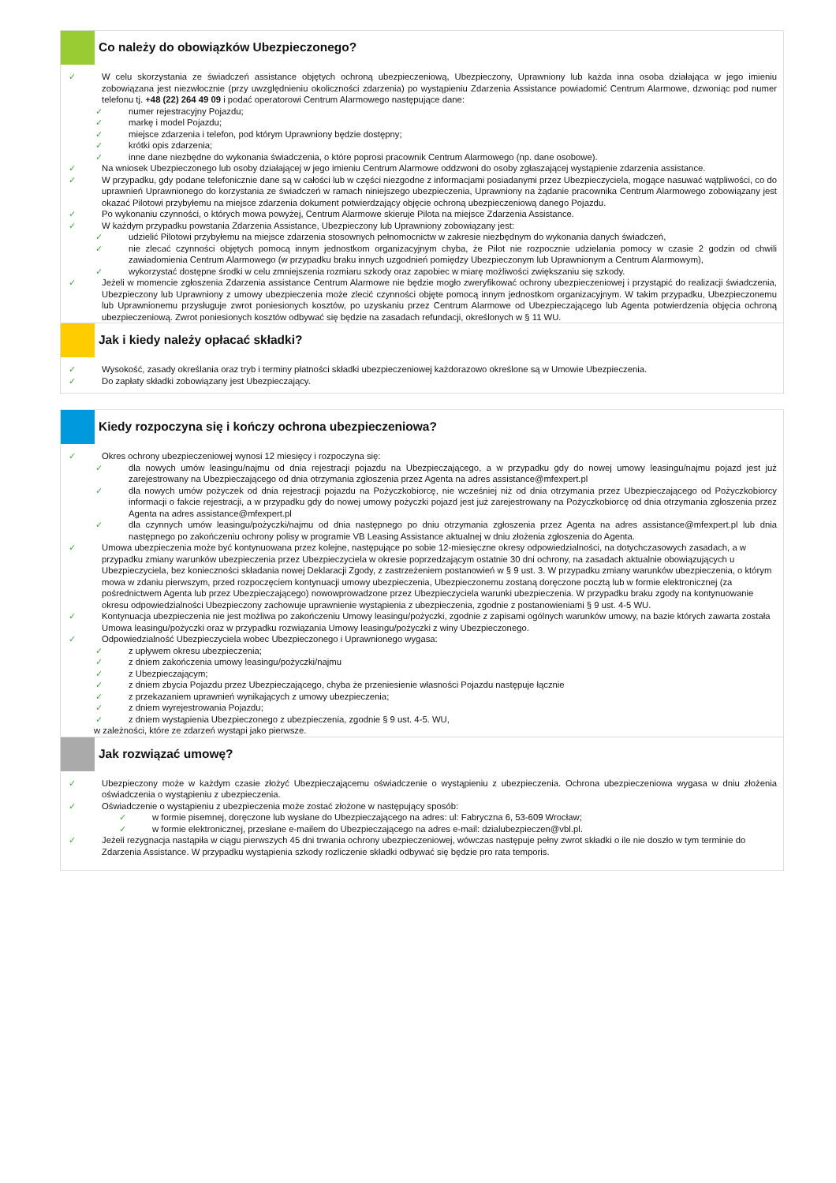Co należy do obowiązków Ubezpieczonego?
✓ W celu skorzystania ze świadczeń assistance objętych ochroną ubezpieczeniową, Ubezpieczony, Uprawniony lub każda inna osoba działająca w jego imieniu zobowiązana jest niezwłocznie (przy uwzględnieniu okoliczności zdarzenia) po wystąpieniu Zdarzenia Assistance powiadomić Centrum Alarmowe, dzwoniąc pod numer telefonu tj. +48 (22) 264 49 09 i podać operatorowi Centrum Alarmowego następujące dane:
✓ numer rejestracyjny Pojazdu;
✓ markę i model Pojazdu;
✓ miejsce zdarzenia i telefon, pod którym Uprawniony będzie dostępny;
✓ krótki opis zdarzenia;
✓ inne dane niezbędne do wykonania świadczenia, o które poprosi pracownik Centrum Alarmowego (np. dane osobowe).
✓ Na wniosek Ubezpieczonego lub osoby działającej w jego imieniu Centrum Alarmowe oddzwoni do osoby zgłaszającej wystąpienie zdarzenia assistance.
✓ W przypadku, gdy podane telefonicznie dane są w całości lub w części niezgodne z informacjami posiadanymi przez Ubezpieczyciela, mogące nasuwać wątpliwości, co do uprawnień Uprawnionego do korzystania ze świadczeń w ramach niniejszego ubezpieczenia, Uprawniony na żądanie pracownika Centrum Alarmowego zobowiązany jest okazać Pilotowi przybyłemu na miejsce zdarzenia dokument potwierdzający objęcie ochroną ubezpieczeniową danego Pojazdu.
✓ Po wykonaniu czynności, o których mowa powyżej, Centrum Alarmowe skieruje Pilota na miejsce Zdarzenia Assistance.
✓ W każdym przypadku powstania Zdarzenia Assistance, Ubezpieczony lub Uprawniony zobowiązany jest:
✓ udzielić Pilotowi przybyłemu na miejsce zdarzenia stosownych pełnomocnictw w zakresie niezbędnym do wykonania danych świadczeń,
✓ nie zlecać czynności objętych pomocą innym jednostkom organizacyjnym chyba, że Pilot nie rozpocznie udzielania pomocy w czasie 2 godzin od chwili zawiadomienia Centrum Alarmowego (w przypadku braku innych uzgodnień pomiędzy Ubezpieczonym lub Uprawnionym a Centrum Alarmowym),
✓ wykorzystać dostępne środki w celu zmniejszenia rozmiaru szkody oraz zapobiec w miarę możliwości zwiększaniu się szkody.
✓ Jeżeli w momencie zgłoszenia Zdarzenia assistance Centrum Alarmowe nie będzie mogło zweryfikować ochrony ubezpieczeniowej i przystąpić do realizacji świadczenia, Ubezpieczony lub Uprawniony z umowy ubezpieczenia może zlecić czynności objęte pomocą innym jednostkom organizacyjnym. W takim przypadku, Ubezpieczonemu lub Uprawnionemu przysługuje zwrot poniesionych kosztów, po uzyskaniu przez Centrum Alarmowe od Ubezpieczającego lub Agenta potwierdzenia objęcia ochroną ubezpieczeniową. Zwrot poniesionych kosztów odbywać się będzie na zasadach refundacji, określonych w § 11 WU.
Jak i kiedy należy opłacać składki?
✓ Wysokość, zasady określania oraz tryb i terminy płatności składki ubezpieczeniowej każdorazowo określone są w Umowie Ubezpieczenia.
✓ Do zapłaty składki zobowiązany jest Ubezpieczający.
Kiedy rozpoczyna się i kończy ochrona ubezpieczeniowa?
✓ Okres ochrony ubezpieczeniowej wynosi 12 miesięcy i rozpoczyna się:
✓ dla nowych umów leasingu/najmu od dnia rejestracji pojazdu na Ubezpieczającego, a w przypadku gdy do nowej umowy leasingu/najmu pojazd jest już zarejestrowany na Ubezpieczającego od dnia otrzymania zgłoszenia przez Agenta na adres assistance@mfexpert.pl
✓ dla nowych umów pożyczek od dnia rejestracji pojazdu na Pożyczkobiorcę, nie wcześniej niż od dnia otrzymania przez Ubezpieczającego od Pożyczkobiorcy informacji o fakcie rejestracji, a w przypadku gdy do nowej umowy pożyczki pojazd jest już zarejestrowany na Pożyczkobiorcę od dnia otrzymania zgłoszenia przez Agenta na adres assistance@mfexpert.pl
✓ dla czynnych umów leasingu/pożyczki/najmu od dnia następnego po dniu otrzymania zgłoszenia przez Agenta na adres assistance@mfexpert.pl lub dnia następnego po zakończeniu ochrony polisy w programie VB Leasing Assistance aktualnej w dniu złożenia zgłoszenia do Agenta.
✓ Umowa ubezpieczenia może być kontynuowana przez kolejne, następujące po sobie 12-miesięczne okresy odpowiedzialności, na dotychczasowych zasadach, a w przypadku zmiany warunków ubezpieczenia przez Ubezpieczyciela w okresie poprzedzającym ostatnie 30 dni ochrony, na zasadach aktualnie obowiązujących u Ubezpieczyciela, bez konieczności składania nowej Deklaracji Zgody, z zastrzeżeniem postanowień w § 9 ust. 3. W przypadku zmiany warunków ubezpieczenia, o którym mowa w zdaniu pierwszym, przed rozpoczęciem kontynuacji umowy ubezpieczenia, Ubezpieczonemu zostaną doręczone pocztą lub w formie elektronicznej (za pośrednictwem Agenta lub przez Ubezpieczającego) nowowprowadzone przez Ubezpieczyciela warunki ubezpieczenia. W przypadku braku zgody na kontynuowanie okresu odpowiedzialności Ubezpieczony zachowuje uprawnienie wystąpienia z ubezpieczenia, zgodnie z postanowieniami § 9 ust. 4-5 WU.
✓ Kontynuacja ubezpieczenia nie jest możliwa po zakończeniu Umowy leasingu/pożyczki, zgodnie z zapisami ogólnych warunków umowy, na bazie których zawarta została Umowa leasingu/pożyczki oraz w przypadku rozwiązania Umowy leasingu/pożyczki z winy Ubezpieczonego.
✓ Odpowiedzialność Ubezpieczyciela wobec Ubezpieczonego i Uprawnionego wygasa:
✓ z upływem okresu ubezpieczenia;
✓ z dniem zakończenia umowy leasingu/pożyczki/najmu
✓ z Ubezpieczającym;
✓ z dniem zbycia Pojazdu przez Ubezpieczającego, chyba że przeniesienie własności Pojazdu następuje łącznie
✓ z przekazaniem uprawnień wynikających z umowy ubezpieczenia;
✓ z dniem wyrejestrowania Pojazdu;
✓ z dniem wystąpienia Ubezpieczonego z ubezpieczenia, zgodnie § 9 ust. 4-5. WU,
w zależności, które ze zdarzeń wystąpi jako pierwsze.
Jak rozwiązać umowę?
✓ Ubezpieczony może w każdym czasie złożyć Ubezpieczającemu oświadczenie o wystąpieniu z ubezpieczenia. Ochrona ubezpieczeniowa wygasa w dniu złożenia oświadczenia o wystąpieniu z ubezpieczenia.
✓ Oświadczenie o wystąpieniu z ubezpieczenia może zostać złożone w następujący sposób:
✓ w formie pisemnej, doręczone lub wysłane do Ubezpieczającego na adres: ul: Fabryczna 6, 53-609 Wrocław;
✓ w formie elektronicznej, przesłane e-mailem do Ubezpieczającego na adres e-mail: dzialubezpieczen@vbl.pl.
✓ Jeżeli rezygnacja nastąpiła w ciągu pierwszych 45 dni trwania ochrony ubezpieczeniowej, wówczas następuje pełny zwrot składki o ile nie doszło w tym terminie do Zdarzenia Assistance. W przypadku wystąpienia szkody rozliczenie składki odbywać się będzie pro rata temporis.